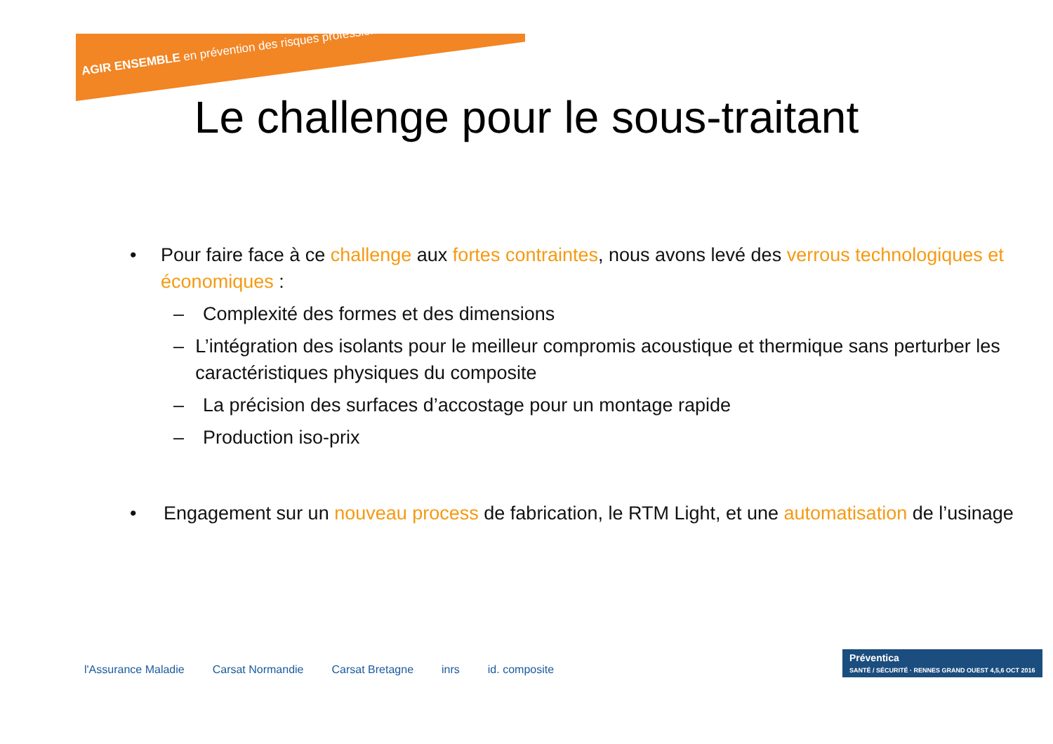AGIR ENSEMBLE en prévention des risques professionnels
Le challenge pour le sous-traitant
• Pour faire face à ce challenge aux fortes contraintes, nous avons levé des verrous technologiques et économiques :
– Complexité des formes et des dimensions
– L’intégration des isolants pour le meilleur compromis acoustique et thermique sans perturber les caractéristiques physiques du composite
– La précision des surfaces d’accostage pour un montage rapide
– Production iso-prix
• Engagement sur un nouveau process de fabrication, le RTM Light, et une automatisation de l’usinage
l'Assurance Maladie Carsat Normandie Carsat Bretagne inrs id. composite
Préventica
SANTÉ / SÉCURITÉ · RENNES GRAND OUEST 4,5,6 OCT 2016